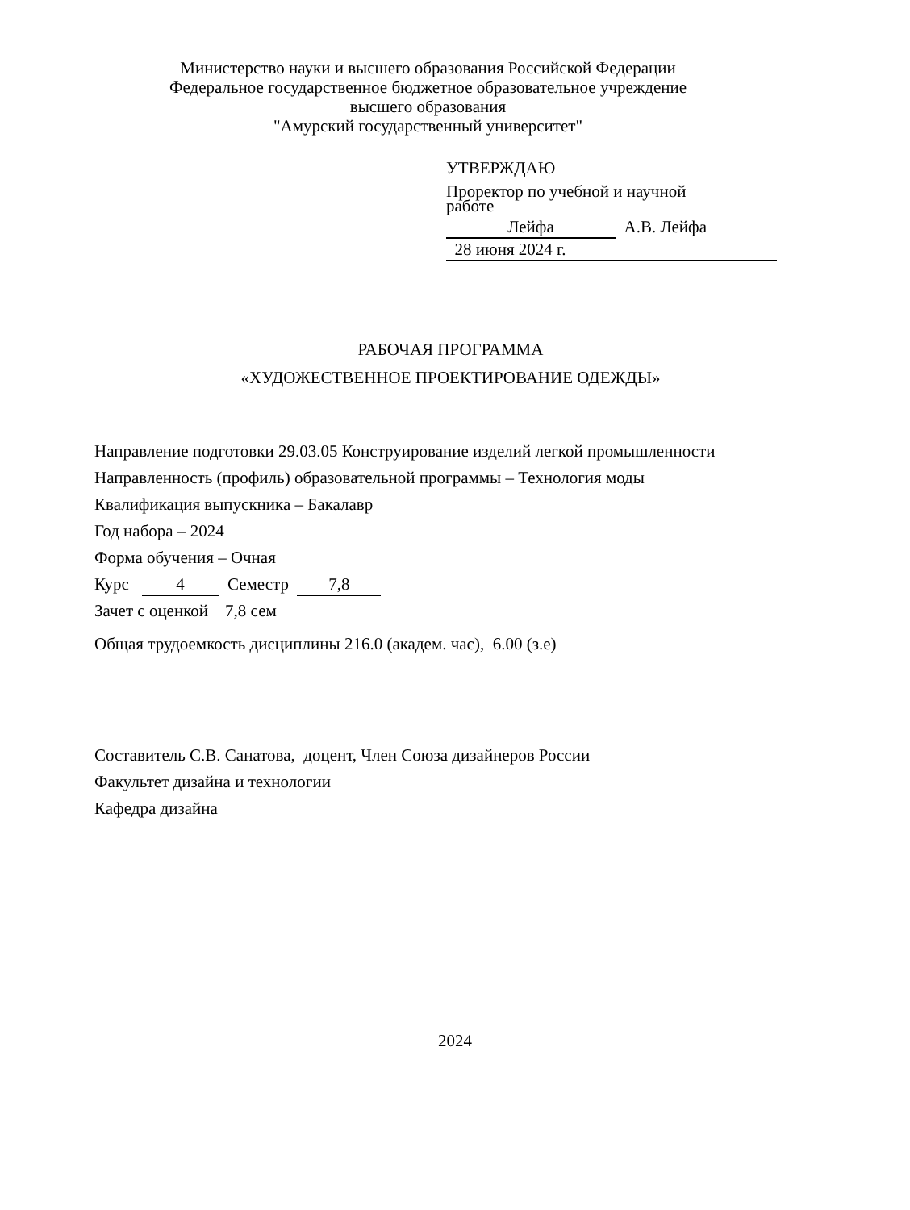Министерство науки и высшего образования Российской Федерации
Федеральное государственное бюджетное образовательное учреждение
высшего образования
"Амурский государственный университет"
УТВЕРЖДАЮ
Проректор по учебной и научной
работе
Лейфа А.В. Лейфа
28 июня 2024 г.
РАБОЧАЯ ПРОГРАММА
«ХУДОЖЕСТВЕННОЕ ПРОЕКТИРОВАНИЕ ОДЕЖДЫ»
Направление подготовки 29.03.05 Конструирование изделий легкой промышленности
Направленность (профиль) образовательной программы – Технология моды
Квалификация выпускника – Бакалавр
Год набора – 2024
Форма обучения – Очная
Курс 4 Семестр 7,8
Зачет с оценкой 7,8 сем
Общая трудоемкость дисциплины 216.0 (академ. час), 6.00 (з.е)
Составитель С.В. Санатова, доцент, Член Союза дизайнеров России
Факультет дизайна и технологии
Кафедра дизайна
2024